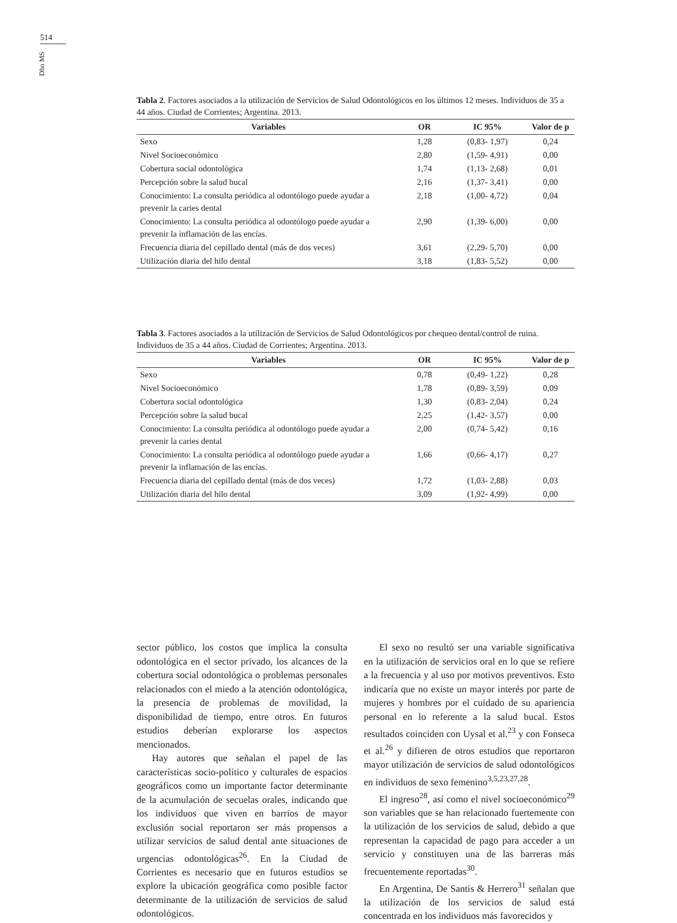514
Dho MS
Tabla 2. Factores asociados a la utilización de Servicios de Salud Odontológicos en los últimos 12 meses. Individuos de 35 a 44 años. Ciudad de Corrientes; Argentina. 2013.
| Variables | OR | IC 95% | Valor de p |
| --- | --- | --- | --- |
| Sexo | 1,28 | (0,83- 1,97) | 0,24 |
| Nivel Socioeconómico | 2,80 | (1,59- 4,91) | 0,00 |
| Cobertura social odontológica | 1,74 | (1,13- 2,68) | 0,01 |
| Percepción sobre la salud bucal | 2,16 | (1,37- 3,41) | 0,00 |
| Conocimiento: La consulta periódica al odontólogo puede ayudar a prevenir la caries dental | 2,18 | (1,00- 4,72) | 0,04 |
| Conocimiento: La consulta periódica al odontólogo puede ayudar a prevenir la inflamación de las encías. | 2,90 | (1,39- 6,00) | 0,00 |
| Frecuencia diaria del cepillado dental (más de dos veces) | 3,61 | (2,29- 5,70) | 0,00 |
| Utilización diaria del hilo dental | 3,18 | (1,83- 5,52) | 0,00 |
Tabla 3. Factores asociados a la utilización de Servicios de Salud Odontológicos por chequeo dental/control de ruina. Individuos de 35 a 44 años. Ciudad de Corrientes; Argentina. 2013.
| Variables | OR | IC 95% | Valor de p |
| --- | --- | --- | --- |
| Sexo | 0,78 | (0,49- 1,22) | 0,28 |
| Nivel Socioeconómico | 1,78 | (0,89- 3,59) | 0,09 |
| Cobertura social odontológica | 1,30 | (0,83- 2,04) | 0,24 |
| Percepción sobre la salud bucal | 2,25 | (1,42- 3,57) | 0,00 |
| Conocimiento: La consulta periódica al odontólogo puede ayudar a prevenir la caries dental | 2,00 | (0,74- 5,42) | 0,16 |
| Conocimiento: La consulta periódica al odontólogo puede ayudar a prevenir la inflamación de las encías. | 1,66 | (0,66- 4,17) | 0,27 |
| Frecuencia diaria del cepillado dental (más de dos veces) | 1,72 | (1,03- 2,88) | 0,03 |
| Utilización diaria del hilo dental | 3,09 | (1,92- 4,99) | 0,00 |
sector público, los costos que implica la consulta odontológica en el sector privado, los alcances de la cobertura social odontológica o problemas personales relacionados con el miedo a la atención odontológica, la presencia de problemas de movilidad, la disponibilidad de tiempo, entre otros. En futuros estudios deberían explorarse los aspectos mencionados.
Hay autores que señalan el papel de las características socio-político y culturales de espacios geográficos como un importante factor determinante de la acumulación de secuelas orales, indicando que los individuos que viven en barrios de mayor exclusión social reportaron ser más propensos a utilizar servicios de salud dental ante situaciones de urgencias odontológicas<sup>26</sup>. En la Ciudad de Corrientes es necesario que en futuros estudios se explore la ubicación geográfica como posible factor determinante de la utilización de servicios de salud odontológicos.
El sexo no resultó ser una variable significativa en la utilización de servicios oral en lo que se refiere a la frecuencia y al uso por motivos preventivos. Esto indicaría que no existe un mayor interés por parte de mujeres y hombres por el cuidado de su apariencia personal en lo referente a la salud bucal. Estos resultados coinciden con Uysal et al.<sup>23</sup> y con Fonseca et al.<sup>26</sup> y difieren de otros estudios que reportaron mayor utilización de servicios de salud odontológicos en individuos de sexo femenino<sup>3,5,23,27,28</sup>.
El ingreso<sup>28</sup>, así como el nivel socioeconómico<sup>29</sup> son variables que se han relacionado fuertemente con la utilización de los servicios de salud, debido a que representan la capacidad de pago para acceder a un servicio y constituyen una de las barreras más frecuentemente reportadas<sup>30</sup>.
En Argentina, De Santis & Herrero<sup>31</sup> señalan que la utilización de los servicios de salud está concentrada en los individuos más favorecidos y